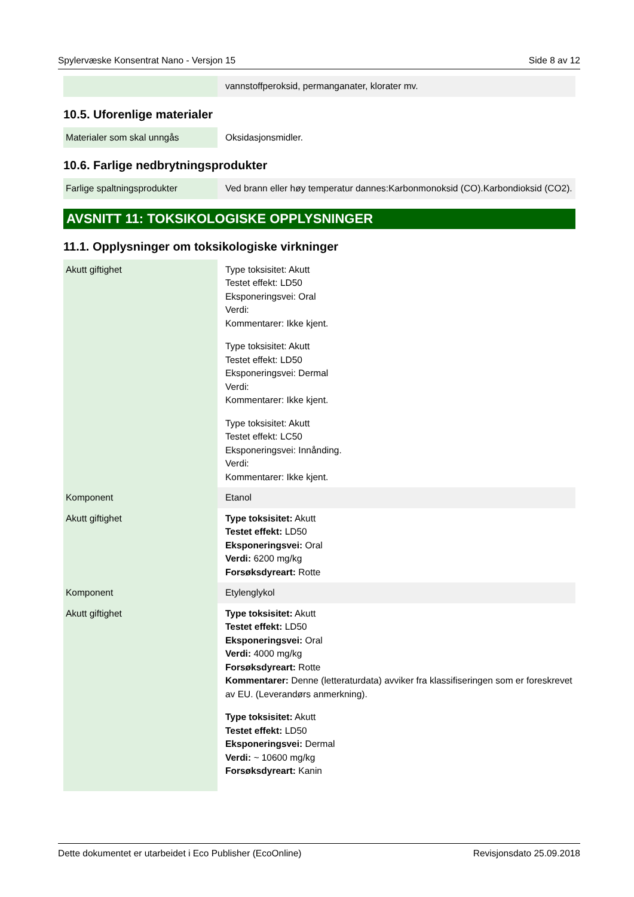Spylervæske Konsentrat Nano - Versjon 15 Side 8 av 12
| | vannstoffperoksid, permanganater, klorater mv. |
10.5. Uforenlige materialer
| Materialer som skal unngås | Oksidasjonsmidler. |
10.6. Farlige nedbrytningsprodukter
| Farlige spaltningsprodukter | Ved brann eller høy temperatur dannes:Karbonmonoksid (CO).Karbondioksid (CO2). |
AVSNITT 11: TOKSIKOLOGISKE OPPLYSNINGER
11.1. Opplysninger om toksikologiske virkninger
| Akutt giftighet | Type toksisitet: Akutt Testet effekt: LD50 Eksponeringsvei: Oral Verdi: Kommentarer: Ikke kjent. Type toksisitet: Akutt Testet effekt: LD50 Eksponeringsvei: Dermal Verdi: Kommentarer: Ikke kjent. Type toksisitet: Akutt Testet effekt: LC50 Eksponeringsvei: Innånding. Verdi: Kommentarer: Ikke kjent. |
| Komponent | Etanol |
| Akutt giftighet | Type toksisitet: Akutt Testet effekt: LD50 Eksponeringsvei: Oral Verdi: 6200 mg/kg Forsøksdyreart: Rotte |
| Komponent | Etylenglykol |
| Akutt giftighet | Type toksisitet: Akutt Testet effekt: LD50 Eksponeringsvei: Oral Verdi: 4000 mg/kg Forsøksdyreart: Rotte Kommentarer: Denne (letteraturdata) avviker fra klassifiseringen som er foreskrevet av EU. (Leverandørs anmerkning). Type toksisitet: Akutt Testet effekt: LD50 Eksponeringsvei: Dermal Verdi: ~ 10600 mg/kg Forsøksdyreart: Kanin |
Dette dokumentet er utarbeidet i Eco Publisher (EcoOnline) Revisjonsdato 25.09.2018